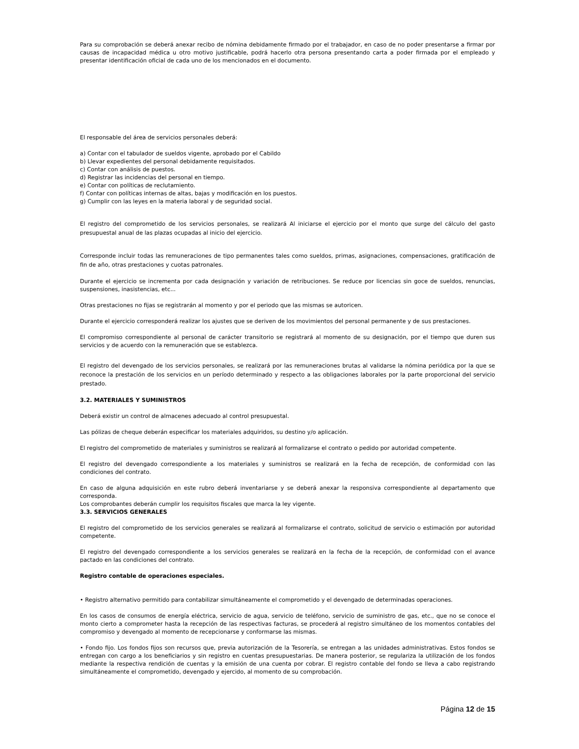Para su comprobación se deberá anexar recibo de nómina debidamente firmado por el trabajador, en caso de no poder presentarse a firmar por causas de incapacidad médica u otro motivo justificable, podrá hacerlo otra persona presentando carta a poder firmada por el empleado y presentar identificación oficial de cada uno de los mencionados en el documento.
El responsable del área de servicios personales deberá:
a) Contar con el tabulador de sueldos vigente, aprobado por el Cabildo
b) Llevar expedientes del personal debidamente requisitados.
c) Contar con análisis de puestos.
d) Registrar las incidencias del personal en tiempo.
e) Contar con políticas de reclutamiento.
f) Contar con políticas internas de altas, bajas y modificación en los puestos.
g) Cumplir con las leyes en la materia laboral y de seguridad social.
El registro del comprometido de los servicios personales, se realizará Al iniciarse el ejercicio por el monto que surge del cálculo del gasto presupuestal anual de las plazas ocupadas al inicio del ejercicio.
Corresponde incluir todas las remuneraciones de tipo permanentes tales como sueldos, primas, asignaciones, compensaciones, gratificación de fin de año, otras prestaciones y cuotas patronales.
Durante el ejercicio se incrementa por cada designación y variación de retribuciones. Se reduce por licencias sin goce de sueldos, renuncias, suspensiones, inasistencias, etc...
Otras prestaciones no fijas se registrarán al momento y por el periodo que las mismas se autoricen.
Durante el ejercicio corresponderá realizar los ajustes que se deriven de los movimientos del personal permanente y de sus prestaciones.
El compromiso correspondiente al personal de carácter transitorio se registrará al momento de su designación, por el tiempo que duren sus servicios y de acuerdo con la remuneración que se establezca.
El registro del devengado de los servicios personales, se realizará por las remuneraciones brutas al validarse la nómina periódica por la que se reconoce la prestación de los servicios en un período determinado y respecto a las obligaciones laborales por la parte proporcional del servicio prestado.
3.2. MATERIALES Y SUMINISTROS
Deberá existir un control de almacenes adecuado al control presupuestal.
Las pólizas de cheque deberán especificar los materiales adquiridos, su destino y/o aplicación.
El registro del comprometido de materiales y suministros se realizará al formalizarse el contrato o pedido por autoridad competente.
El registro del devengado correspondiente a los materiales y suministros se realizará en la fecha de recepción, de conformidad con las condiciones del contrato.
En caso de alguna adquisición en este rubro deberá inventariarse y se deberá anexar la responsiva correspondiente al departamento que corresponda.
Los comprobantes deberán cumplir los requisitos fiscales que marca la ley vigente.
3.3. SERVICIOS GENERALES
El registro del comprometido de los servicios generales se realizará al formalizarse el contrato, solicitud de servicio o estimación por autoridad competente.
El registro del devengado correspondiente a los servicios generales se realizará en la fecha de la recepción, de conformidad con el avance pactado en las condiciones del contrato.
Registro contable de operaciones especiales.
• Registro alternativo permitido para contabilizar simultáneamente el comprometido y el devengado de determinadas operaciones.
En los casos de consumos de energía eléctrica, servicio de agua, servicio de teléfono, servicio de suministro de gas, etc., que no se conoce el monto cierto a comprometer hasta la recepción de las respectivas facturas, se procederá al registro simultáneo de los momentos contables del compromiso y devengado al momento de recepcionarse y conformarse las mismas.
• Fondo fijo. Los fondos fijos son recursos que, previa autorización de la Tesorería, se entregan a las unidades administrativas. Estos fondos se entregan con cargo a los beneficiarios y sin registro en cuentas presupuestarias. De manera posterior, se regulariza la utilización de los fondos mediante la respectiva rendición de cuentas y la emisión de una cuenta por cobrar. El registro contable del fondo se lleva a cabo registrando simultáneamente el comprometido, devengado y ejercido, al momento de su comprobación.
Página 12 de 15